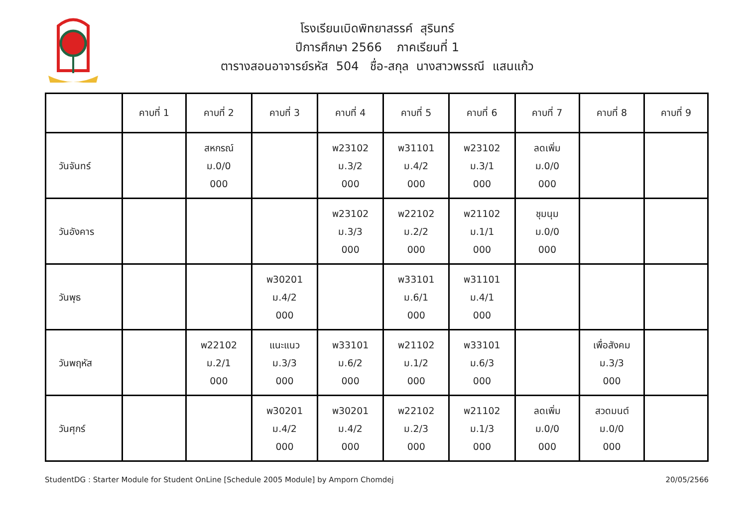โรงเรียนเบิดพิทยาสรรค์ สุรินทร์
ปีการศึกษา 2566 ภาคเรียนที่ 1
ตารางสอนอาจารย์รหัส 504 ชื่อ-สกุล นางสาวพรรณี แสนแก้ว
| | คาบที่ 1 | คาบที่ 2 | คาบที่ 3 | คาบที่ 4 | คาบที่ 5 | คาบที่ 6 | คาบที่ 7 | คาบที่ 8 | คาบที่ 9 |
| --- | --- | --- | --- | --- | --- | --- | --- | --- | --- |
| วันจันทร์ | | สหกรณ์ ม.0/0 000 | | พ23102 ม.3/2 000 | พ31101 ม.4/2 000 | พ23102 ม.3/1 000 | ลดเพิ่ม ม.0/0 000 | | |
| วันอังคาร | | | | พ23102 ม.3/3 000 | พ22102 ม.2/2 000 | พ21102 ม.1/1 000 | ชุมนุม ม.0/0 000 | | |
| วันพุธ | | | พ30201 ม.4/2 000 | | พ33101 ม.6/1 000 | พ31101 ม.4/1 000 | | | |
| วันพฤหัส | | พ22102 ม.2/1 000 | แนะแนว ม.3/3 000 | พ33101 ม.6/2 000 | พ21102 ม.1/2 000 | พ33101 ม.6/3 000 | | เพื่อสังคม ม.3/3 000 | |
| วันศุกร์ | | | พ30201 ม.4/2 000 | พ30201 ม.4/2 000 | พ22102 ม.2/3 000 | พ21102 ม.1/3 000 | ลดเพิ่ม ม.0/0 000 | สวดมนต์ ม.0/0 000 | |
StudentDG : Starter Module for Student OnLine [Schedule 2005 Module] by Amporn Chomdej 20/05/2566